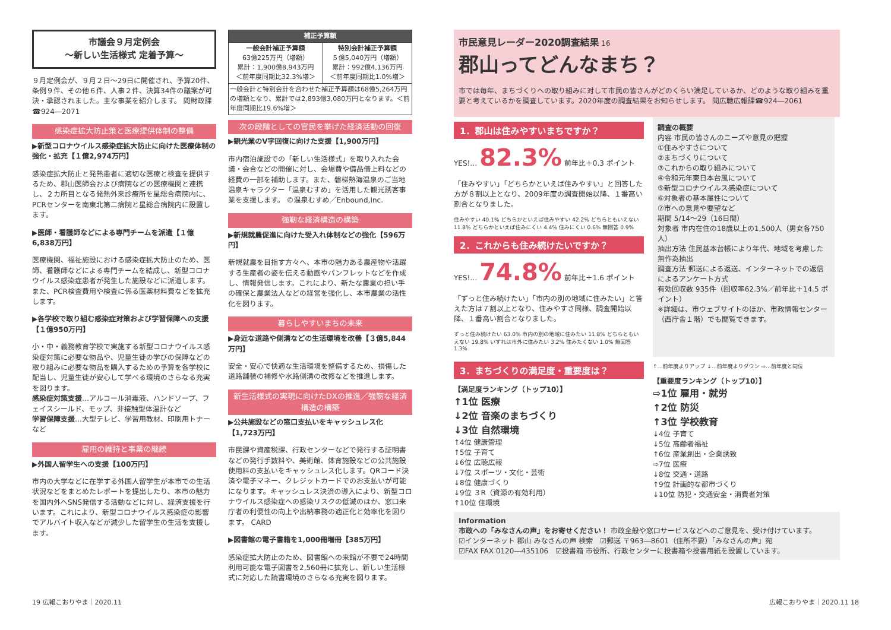市議会９月定例会
～新しい生活様式 定着予算～
９月定例会が、９月２日～29日に開催され、予算20件、条例９件、その他６件、人事２件、決算34件の議案が可決・承認されました。主な事業を紹介します。 問財政課☎924―2071
感染症拡大防止策と医療提供体制の整備
▶新型コロナウイルス感染症拡大防止に向けた医療体制の強化・拡充【１億2,974万円】
感染症拡大防止と発熱患者に適切な医療と検査を提供するため、郡山医師会および病院などの医療機関と連携し、２カ所目となる発熱外来診療所を星総合病院内に、PCRセンターを南東北第二病院と星総合病院内に設置します。
▶医師・看護師などによる専門チームを派遣【１億6,838万円】
医療機関、福祉施設における感染症拡大防止のため、医師、看護師などによる専門チームを結成し、新型コロナウイルス感染症患者が発生した施設などに派遣します。また、PCR検査費用や検査に係る医薬材料費などを拡充します。
▶各学校で取り組む感染症対策および学習保障への支援【１億950万円】
小・中・義務教育学校で実施する新型コロナウイルス感染症対策に必要な物品や、児童生徒の学びの保障などの取り組みに必要な物品を購入するための予算を各学校に配当し、児童生徒が安心して学べる環境のさらなる充実を図ります。
感染症対策支援…アルコール消毒液、ハンドソープ、フェイスシールド、モップ、非接触型体温計など
学習保障支援…大型テレビ、学習用教材、印刷用トナーなど
雇用の維持と事業の継続
▶外国人留学生への支援【100万円】
市内の大学などに在学する外国人留学生が本市での生活状況などをまとめたレポートを提出したり、本市の魅力を国内外へSNS発信する活動などに対し、経済支援を行います。これにより、新型コロナウイルス感染症の影響でアルバイト収入などが減少した留学生の生活を支援します。
| 補正予算額 | |
| --- | --- |
| 一般会計補正予算額 63億225万円（増額） 累計：1,900億8,943万円 ＜前年度同期比32.3%増＞ | 特別会計補正予算額 ５億5,040万円（増額） 累計：992億4,136万円 ＜前年度同期比1.0%増＞ |
| 一般会計と特別会計を合わせた補正予算額は68億5,264万円の増額となり、累計では2,893億3,080万円となります。＜前年度同期比19.6%増＞ | |
次の段階としての官民を挙げた経済活動の回復
▶観光業のV字回復に向けた支援【1,900万円】
市内宿泊施設での「新しい生活様式」を取り入れた会議・会合などの開催に対し、会場費や備品借上料などの経費の一部を補助します。また、磐梯熱海温泉のご当地温泉キャラクター「温泉むすめ」を活用した観光誘客事業を支援します。 ©温泉むすめ／Enbound,Inc.
強靭な経済構造の構築
▶新規就農促進に向けた受入れ体制などの強化【596万円】
新規就農を目指す方々へ、本市の魅力ある農産物や活躍する生産者の姿を伝える動画やパンフレットなどを作成し、情報発信します。これにより、新たな農業の担い手の確保と農業法人などの経営を強化し、本市農業の活性化を図ります。
暮らしやすいまちの未来
▶身近な道路や側溝などの生活環境を改善【３億5,844万円】
安全・安心で快適な生活環境を整備するため、損傷した道路舗装の補修や水路側溝の改修などを推進します。
新生活様式の実現に向けたDXの推進／強靭な経済構造の構築
▶公共施設などの窓口支払いをキャッシュレス化【1,723万円】
市民課や資産税課、行政センターなどで発行する証明書などの発行手数料や、美術館、体育施設などの公共施設使用料の支払いをキャッシュレス化します。QRコード決済や電子マネー、クレジットカードでのお支払いが可能になります。キャッシュレス決済の導入により、新型コロナウイルス感染症への感染リスクの低減のほか、窓口来庁者の利便性の向上や出納事務の適正化と効率化を図ります。 CARD
▶図書館の電子書籍を1,000冊増冊【385万円】
感染症拡大防止のため、図書館への来館が不要で24時間利用可能な電子図書を2,560冊に拡充し、新しい生活様式に対応した読書環境のさらなる充実を図ります。
市民意見レーダー2020調査結果 16
郡山ってどんなまち？
市では毎年、まちづくりへの取り組みに対して市民の皆さんがどのくらい満足しているか、どのような取り組みを重要と考えているかを調査しています。2020年度の調査結果をお知らせします。 問広聴広報課☎924―2061
1．郡山は住みやすいまちですか？
YES!… 82.3% 前年比＋0.3 ポイント
「住みやすい」「どちらかといえば住みやすい」と回答した方が８割以上となり、2009年度の調査開始以降、１番高い割合となりました。
住みやすい 40.1% どちらかといえば住みやすい 42.2% どちらともいえない 11.8% どちらかといえば住みにくい 4.4% 住みにくい 0.6% 無回答 0.9%
2．これからも住み続けたいですか？
YES!… 74.8% 前年比＋1.6 ポイント
「ずっと住み続けたい」「市内の別の地域に住みたい」と答えた方は７割以上となり、住みやすさ同様、調査開始以降、１番高い割合となりました。
ずっと住み続けたい 63.0% 市内の別の地域に住みたい 11.8% どちらともいえない 19.8% いずれは市外に住みたい 3.2% 住みたくない 1.0% 無回答 1.3%
調査の概要
内容 市民の皆さんのニーズや意見の把握
①住みやすさについて
②まちづくりについて
③これからの取り組みについて
④令和元年東日本台風について
⑤新型コロナウイルス感染症について
⑥対象者の基本属性について
⑦市への意見や要望など
期間 5/14～29（16日間）
対象者 市内在住の18歳以上の1,500人（男女各750人）
抽出方法 住民基本台帳により年代、地域を考慮した無作為抽出
調査方法 郵送による返送、インターネットでの返信によるアンケート方式
有効回収数 935件（回収率62.3%／前年比＋14.5 ポイント）
※詳細は、市ウェブサイトのほか、市政情報センター（西庁舎１階）でも閲覧できます。
3．まちづくりの満足度・重要度は？
【満足度ランキング（トップ10）】
↑1位 医療
↓2位 音楽のまちづくり
↓3位 自然環境
↑4位 健康管理
↑5位 子育て
↓6位 広聴広報
↓7位 スポーツ・文化・芸術
↓8位 健康づくり
↓9位 ３R（資源の有効利用）
↑10位 住環境
↑…前年度よりアップ ↓…前年度よりダウン ⇨…前年度と同位
【重要度ランキング（トップ10）】
⇨1位 雇用・就労
↑2位 防災
↑3位 学校教育
↓4位 子育て
↓5位 高齢者福祉
↑6位 産業創出・企業誘致
⇨7位 医療
↓8位 交通・道路
↑9位 計画的な都市づくり
↓10位 防犯・交通安全・消費者対策
Information
市政への「みなさんの声」をお寄せください！ 市政全般や窓口サービスなどへのご意見を、受け付けています。
☑インターネット 郡山 みなさんの声 検索　☑郵送 〒963―8601（住所不要）「みなさんの声」宛
☑FAX FAX 0120―435106　☑投書箱 市役所、行政センターに投書箱や投書用紙を設置しています。
19 広報こおりやま｜2020.11 広報こおりやま｜2020.11 18